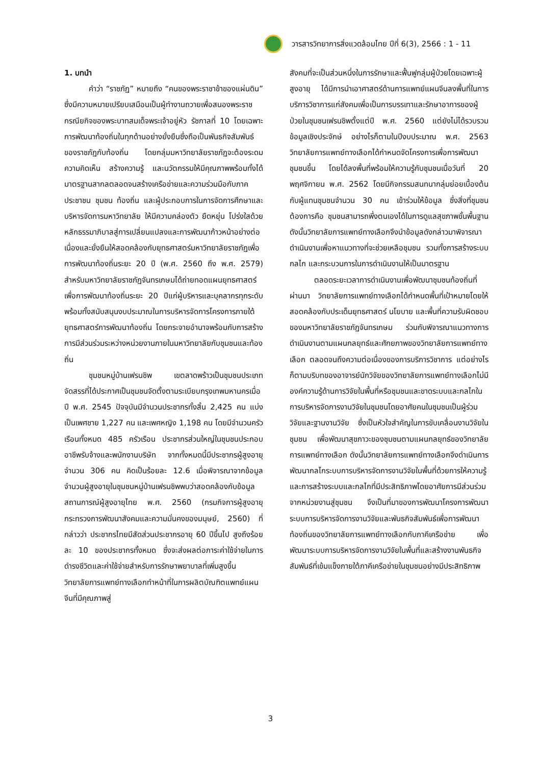วารสารวิทยาการสิ่งแวดล้อมไทย ปีที่ 6(3), 2566 : 1 - 11
1. บทนำ
คำว่า “ราชภัฏ” หมายถึง “คนของพระราชาข้าของแผ่นดิน” ซึ่งมีความหมายเปรียบเสมือนเป็นผู้ทำงานถวายเพื่อสนองพระราชกรณียกิจของพระบาทสมเด็จพระเจ้าอยู่หัว รัชกาลที่ 10 โดยเฉพาะการพัฒนาท้องถิ่นในทุกด้านอย่างยั่งยืนซึ่งถือเป็นพันธกิจสัมพันธ์ของราชภัฏกับท้องถิ่น โดยกลุ่มมหาวิทยาลัยราชภัฏจะต้องระดมความคิดเห็น สร้างความรู้ และนวัตกรรมให้มีคุณภาพพร้อมทั้งได้มาตรฐานสากลตลอดจนสร้างเครือข่ายและความร่วมมือกับภาคประชาชน ชุมชน ท้องถิ่น และผู้ประกอบการในการจัดการศึกษาและบริหารจัดการมหาวิทยาลัย ให้มีความคล่องตัว ยืดหยุ่น โปร่งใสด้วยหลักธรรมาภิบาลสู่การเปลี่ยนแปลงและการพัฒนาก้าวหน้าอย่างต่อเนื่องและยั่งยืนให้สอดคล้องกับยุทธศาสตร์มหาวิทยาลัยราชภัฏเพื่อการพัฒนาท้องถิ่นระยะ 20 ปี (พ.ศ. 2560 ถึง พ.ศ. 2579) สำหรับมหาวิทยาลัยราชภัฏจันทรเกษมได้ถ่ายทอดแผนยุทธศาสตร์เพื่อการพัฒนาท้องถิ่นระยะ 20 ปีแก่ผู้บริหารและบุคลากรทุกระดับ พร้อมทั้งสนับสนุนงบประมาณในการบริหารจัดการโครงการภายใต้ยุทธศาสตร์การพัฒนาท้องถิ่น โดยกระจายอำนาจพร้อมกับการสร้างการมีส่วนร่วมระหว่างหน่วยงานภายในมหาวิทยาลัยกับชุมชนและท้องถิ่น
ชุมชนหมู่บ้านเฟรนชิพ เขตลาดพร้าวเป็นชุมชนประเภทจัดสรรที่ได้ประกาศเป็นชุมชนจัดตั้งตามระเบียบกรุงเทพมหานครเมื่อปี พ.ศ. 2545 ปัจจุบันมีจำนวนประชากรทั้งสิ้น 2,425 คน แบ่งเป็นเพศชาย 1,227 คน และเพศหญิง 1,198 คน โดยมีจำนวนครัวเรือนทั้งหมด 485 ครัวเรือน ประชากรส่วนใหญ่ในชุมชนประกอบอาชีพรับจ้างและพนักงานบริษัท จากทั้งหมดนี้มีประชากรผู้สูงอายุจำนวน 306 คน คิดเป็นร้อยละ 12.6 เมื่อพิจารณาจากข้อมูลจำนวนผู้สูงอายุในชุมชนหมู่บ้านเฟรนชิพพบว่าสอดคล้องกับข้อมูลสถานการณ์ผู้สูงอายุไทย พ.ศ. 2560 (กรมกิจการผู้สูงอายุ กระทรวงการพัฒนาสังคมและความมั่นคงของมนุษย์, 2560) ที่กล่าวว่า ประชากรไทยมีสัดส่วนประชากรอายุ 60 ปีขึ้นไป สูงถึงร้อยละ 10 ของประชากรทั้งหมด ซึ่งจะส่งผลต่อภาระค่าใช้จ่ายในการดำรงชีวิตและค่าใช้จ่ายสำหรับการรักษาพยาบาลที่เพิ่มสูงขึ้น วิทยาลัยการแพทย์ทางเลือกทำหน้าที่ในการผลิตบัณฑิตแพทย์แผนจีนที่มีคุณภาพสู่
สังคมที่จะเป็นส่วนหนึ่งในการรักษาและฟื้นฟูกลุ่มผู้ป่วยโดยเฉพาะผู้สูงอายุ ได้มีการนำเอาศาสตร์ด้านการแพทย์แผนจีนลงพื้นที่ในการบริการวิชาการแก่สังคมเพื่อเป็นการบรรเทาและรักษาอาการของผู้ป่วยในชุมชนเฟรนชิพตั้งแต่ปี พ.ศ. 2560 แต่ยังไม่ได้รวบรวมข้อมูลเชิงประจักษ์ อย่างไรก็ตามในปีงบประมาณ พ.ศ. 2563 วิทยาลัยการแพทย์ทางเลือกได้กำหนดจัดโครงการเพื่อการพัฒนาชุมชนขึ้น โดยได้ลงพื้นที่พร้อมให้ความรู้กับชุมชนเมื่อวันที่ 20 พฤศจิกายน พ.ศ. 2562 โดยมีกิจกรรมสนทนากลุ่มย่อยเบื้องต้นกับผู้แทนชุมชนจำนวน 30 คน เข้าร่วมให้ข้อมูล ซึ่งสิ่งที่ชุมชนต้องการคือ ชุมชนสามารถพึ่งตนเองได้ในการดูแลสุขภาพขั้นพื้นฐาน ดังนั้นวิทยาลัยการแพทย์ทางเลือกจึงนำข้อมูลดังกล่าวมาพิจารณาดำเนินงานเพื่อหาแนวทางที่จะช่วยเหลือชุมชน รวมทั้งการสร้างระบบ กลไก และกระบวนการในการดำเนินงานให้เป็นมาตรฐาน
ตลอดระยะเวลาการดำเนินงานเพื่อพัฒนาชุมชนท้องถิ่นที่ผ่านมา วิทยาลัยการแพทย์ทางเลือกได้กำหนดพื้นที่เป้าหมายโดยให้สอดคล้องกับประเด็นยุทธศาสตร์ นโยบาย และพื้นที่ความรับผิดชอบของมหาวิทยาลัยราชภัฏจันทรเกษม ร่วมกับพิจารณาแนวทางการดำเนินงานตามแผนกลยุทธ์และศักยภาพของวิทยาลัยการแพทย์ทางเลือก ตลอดจนถึงความต่อเนื่องของการบริการวิชาการ แต่อย่างไรก็ตามบริบทของอาจารย์นักวิจัยของวิทยาลัยการแพทย์ทางเลือกไม่มีองค์ความรู้ด้านการวิจัยในพื้นที่หรือชุมชนและขาดระบบและกลไกในการบริหารจัดการงานวิจัยในชุมชนโดยอาศัยคนในชุมชนเป็นผู้ร่วมวิจัยและฐานงานวิจัย ซึ่งเป็นหัวใจสำคัญในการขับเคลื่อนงานวิจัยในชุมชน เพื่อพัฒนาสุขภาวะของชุมชนตามแผนกลยุทธ์ของวิทยาลัยการแพทย์ทางเลือก ดังนั้นวิทยาลัยการแพทย์ทางเลือกจึงดำเนินการพัฒนากลไกระบบการบริหารจัดการงานวิจัยในพื้นที่ด้วยการให้ความรู้และการสร้างระบบและกลไกที่มีประสิทธิภาพโดยอาศัยการมีส่วนร่วมจากหน่วยงานสู่ชุมชน จึงเป็นที่มาของการพัฒนาโครงการพัฒนาระบบการบริหารจัดการงานวิจัยและพันธกิจสัมพันธ์เพื่อการพัฒนาท้องถิ่นของวิทยาลัยการแพทย์ทางเลือกกับภาคีเครือข่าย เพื่อพัฒนาระบบการบริหารจัดการงานวิจัยในพื้นที่และสร้างงานพันธกิจสัมพันธ์ที่เข้มแข็งภายใต้ภาคีเครือข่ายในชุมชนอย่างมีประสิทธิภาพ
3